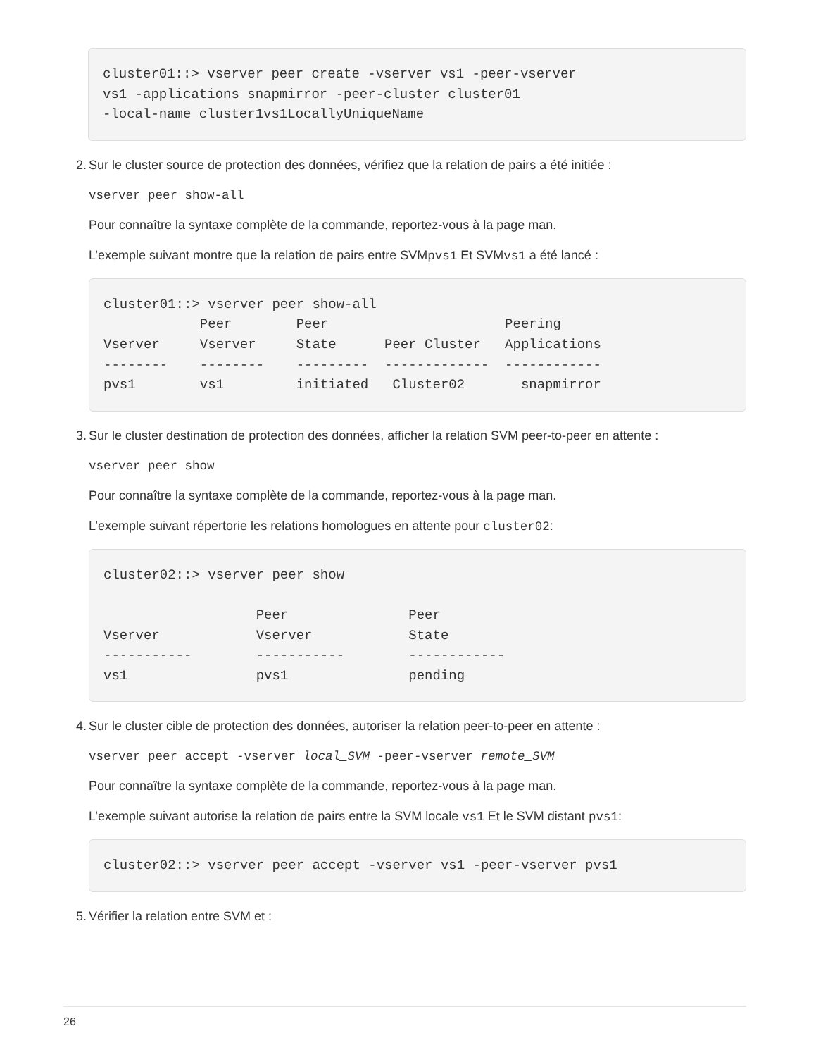cluster01::> vserver peer create -vserver vs1 -peer-vserver
vs1 -applications snapmirror -peer-cluster cluster01
-local-name cluster1vs1LocallyUniqueName
2. Sur le cluster source de protection des données, vérifiez que la relation de pairs a été initiée :
vserver peer show-all
Pour connaître la syntaxe complète de la commande, reportez-vous à la page man.
L’exemple suivant montre que la relation de pairs entre SVMpvs1 Et SVMvs1 a été lancé :
cluster01::> vserver peer show-all
            Peer        Peer                      Peering
Vserver     Vserver     State      Peer Cluster   Applications
--------    --------    ---------  -------------  ------------
pvs1        vs1         initiated   Cluster02       snapmirror
3. Sur le cluster destination de protection des données, afficher la relation SVM peer-to-peer en attente :
vserver peer show
Pour connaître la syntaxe complète de la commande, reportez-vous à la page man.
L’exemple suivant répertorie les relations homologues en attente pour cluster02:
cluster02::> vserver peer show

                   Peer               Peer
Vserver            Vserver            State
-----------        -----------        ------------
vs1                pvs1               pending
4. Sur le cluster cible de protection des données, autoriser la relation peer-to-peer en attente :
vserver peer accept -vserver local_SVM -peer-vserver remote_SVM
Pour connaître la syntaxe complète de la commande, reportez-vous à la page man.
L’exemple suivant autorise la relation de pairs entre la SVM locale vs1 Et le SVM distant pvs1:
cluster02::> vserver peer accept -vserver vs1 -peer-vserver pvs1
5. Vérifier la relation entre SVM et :
26